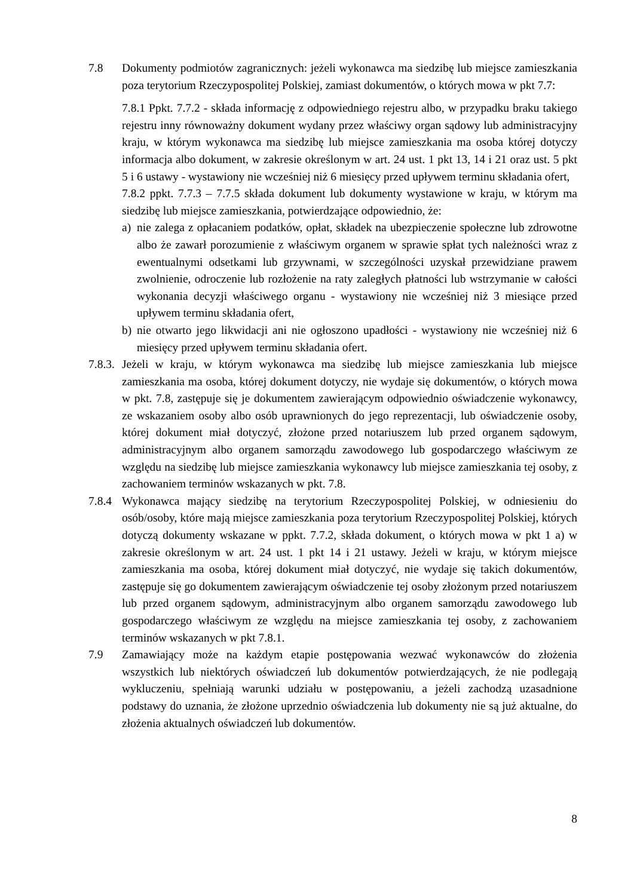7.8 Dokumenty podmiotów zagranicznych: jeżeli wykonawca ma siedzibę lub miejsce zamieszkania poza terytorium Rzeczypospolitej Polskiej, zamiast dokumentów, o których mowa w pkt 7.7:
7.8.1 Ppkt. 7.7.2 - składa informację z odpowiedniego rejestru albo, w przypadku braku takiego rejestru inny równoważny dokument wydany przez właściwy organ sądowy lub administracyjny kraju, w którym wykonawca ma siedzibę lub miejsce zamieszkania ma osoba której dotyczy informacja albo dokument, w zakresie określonym w art. 24 ust. 1 pkt 13, 14 i 21 oraz ust. 5 pkt 5 i 6 ustawy - wystawiony nie wcześniej niż 6 miesięcy przed upływem terminu składania ofert,
7.8.2 ppkt. 7.7.3 – 7.7.5 składa dokument lub dokumenty wystawione w kraju, w którym ma siedzibę lub miejsce zamieszkania, potwierdzające odpowiednio, że:
a) nie zalega z opłacaniem podatków, opłat, składek na ubezpieczenie społeczne lub zdrowotne albo że zawarł porozumienie z właściwym organem w sprawie spłat tych należności wraz z ewentualnymi odsetkami lub grzywnami, w szczególności uzyskał przewidziane prawem zwolnienie, odroczenie lub rozłożenie na raty zaległych płatności lub wstrzymanie w całości wykonania decyzji właściwego organu - wystawiony nie wcześniej niż 3 miesiące przed upływem terminu składania ofert,
b) nie otwarto jego likwidacji ani nie ogłoszono upadłości - wystawiony nie wcześniej niż 6 miesięcy przed upływem terminu składania ofert.
7.8.3.
Jeżeli w kraju, w którym wykonawca ma siedzibę lub miejsce zamieszkania lub miejsce zamieszkania ma osoba, której dokument dotyczy, nie wydaje się dokumentów, o których mowa w pkt. 7.8, zastępuje się je dokumentem zawierającym odpowiednio oświadczenie wykonawcy, ze wskazaniem osoby albo osób uprawnionych do jego reprezentacji, lub oświadczenie osoby, której dokument miał dotyczyć, złożone przed notariuszem lub przed organem sądowym, administracyjnym albo organem samorządu zawodowego lub gospodarczego właściwym ze względu na siedzibę lub miejsce zamieszkania wykonawcy lub miejsce zamieszkania tej osoby, z zachowaniem terminów wskazanych w pkt. 7.8.
7.8.4
Wykonawca mający siedzibę na terytorium Rzeczypospolitej Polskiej, w odniesieniu do osób/osoby, które mają miejsce zamieszkania poza terytorium Rzeczypospolitej Polskiej, których dotyczą dokumenty wskazane w ppkt. 7.7.2, składa dokument, o których mowa w pkt 1 a) w zakresie określonym w art. 24 ust. 1 pkt 14 i 21 ustawy. Jeżeli w kraju, w którym miejsce zamieszkania ma osoba, której dokument miał dotyczyć, nie wydaje się takich dokumentów, zastępuje się go dokumentem zawierającym oświadczenie tej osoby złożonym przed notariuszem lub przed organem sądowym, administracyjnym albo organem samorządu zawodowego lub gospodarczego właściwym ze względu na miejsce zamieszkania tej osoby, z zachowaniem terminów wskazanych w pkt 7.8.1.
7.9 Zamawiający może na każdym etapie postępowania wezwać wykonawców do złożenia wszystkich lub niektórych oświadczeń lub dokumentów potwierdzających, że nie podlegają wykluczeniu, spełniają warunki udziału w postępowaniu, a jeżeli zachodzą uzasadnione podstawy do uznania, że złożone uprzednio oświadczenia lub dokumenty nie są już aktualne, do złożenia aktualnych oświadczeń lub dokumentów.
8